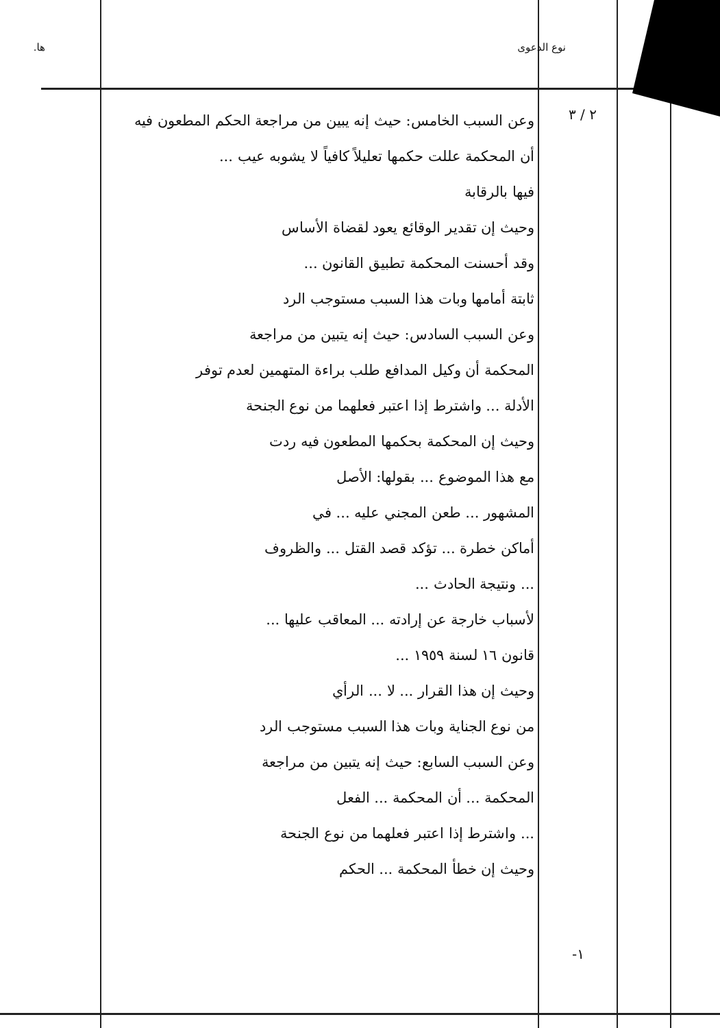نوع الدعوى ها.
٢ / ٣
-١
وعن السبب الخامس: حيث إنه يبين من مراجعة الحكم المطعون فيه
أن المحكمة عللت حكمها تعليلاً كافياً لا يشوبه عيب ...
فيها بالرقابة
وحيث إن تقدير الوقائع يعود لقضاة الأساس
وقد أحسنت المحكمة تطبيق القانون ...
ثابتة أمامها وبات هذا السبب مستوجب الرد
وعن السبب السادس: حيث إنه يتبين من مراجعة
المحكمة أن وكيل المدافع طلب براءة المتهمين لعدم توفر
الأدلة ... واشترط إذا اعتبر فعلهما من نوع الجنحة
وحيث إن المحكمة بحكمها المطعون فيه ردت
مع هذا الموضوع ... بقولها: الأصل
المشهور ... طعن المجني عليه ... في
أماكن خطرة ... تؤكد قصد القتل ... والظروف
... ونتيجة الحادث ...
لأسباب خارجة عن إرادته ... المعاقب عليها ...
قانون ١٦ لسنة ١٩٥٩ ...
وحيث إن هذا القرار ... لا ... الرأي
من نوع الجناية وبات هذا السبب مستوجب الرد
وعن السبب السابع: حيث إنه يتبين من مراجعة
المحكمة ... أن المحكمة ... الفعل
... واشترط إذا اعتبر فعلهما من نوع الجنحة
وحيث إن خطأ المحكمة ... الحكم